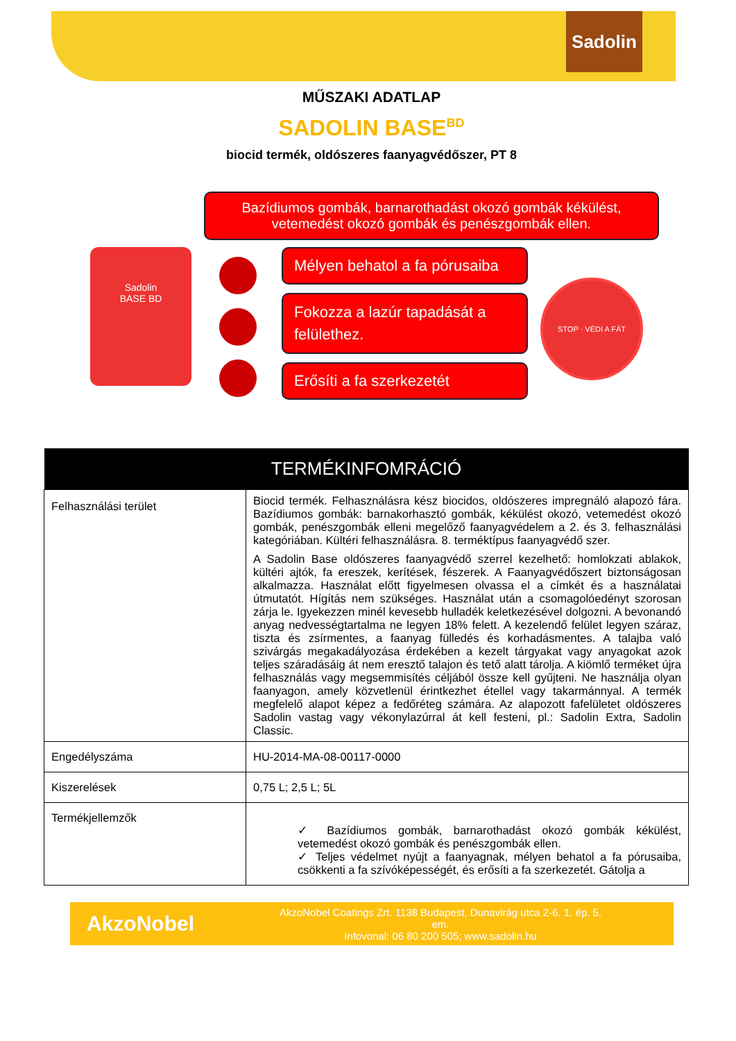Sadolin
MŰSZAKI ADATLAP
SADOLIN BASE<sup>BD</sup>
biocid termék, oldószeres faanyagvédőszer, PT 8
Bazídiumos gombák, barnarothadást okozó gombák kékülést, vetemedést okozó gombák és penészgombák ellen.
Sadolin
BASE BD
Mélyen behatol a fa pórusaiba
Fokozza a lazúr tapadását a felülethez.
Erősíti a fa szerkezetét
STOP · VÉDI A FÁT
| TERMÉKINFOMRÁCIÓ | |
| --- | --- |
| Felhasználási terület | Biocid termék. Felhasználásra kész biocidos, oldószeres impregnáló alapozó fára. Bazídiumos gombák: barnakorhasztó gombák, kékülést okozó, vetemedést okozó gombák, penészgombák elleni megelőző faanyagvédelem a 2. és 3. felhasználási kategóriában. Kültéri felhasználásra. 8. terméktípus faanyagvédő szer. A Sadolin Base oldószeres faanyagvédő szerrel kezelhető: homlokzati ablakok, kültéri ajtók, fa ereszek, kerítések, fészerek. A Faanyagvédőszert biztonságosan alkalmazza. Használat előtt figyelmesen olvassa el a címkét és a használatai útmutatót. Hígítás nem szükséges. Használat után a csomagolóedényt szorosan zárja le. Igyekezzen minél kevesebb hulladék keletkezésével dolgozni. A bevonandó anyag nedvességtartalma ne legyen 18% felett. A kezelendő felület legyen száraz, tiszta és zsírmentes, a faanyag fülledés és korhadásmentes. A talajba való szivárgás megakadályozása érdekében a kezelt tárgyakat vagy anyagokat azok teljes száradásáig át nem eresztő talajon és tető alatt tárolja. A kiömlő terméket újra felhasználás vagy megsemmisítés céljából össze kell gyűjteni. Ne használja olyan faanyagon, amely közvetlenül érintkezhet étellel vagy takarmánnyal. A termék megfelelő alapot képez a fedőréteg számára. Az alapozott fafelületet oldószeres Sadolin vastag vagy vékonylazúrral át kell festeni, pl.: Sadolin Extra, Sadolin Classic. |
| Engedélyszáma | HU-2014-MA-08-00117-0000 |
| Kiszerelések | 0,75 L; 2,5 L; 5L |
| Termékjellemzők | ✓ Bazídiumos gombák, barnarothadást okozó gombák kékülést, vetemedést okozó gombák és penészgombák ellen. ✓ Teljes védelmet nyújt a faanyagnak, mélyen behatol a fa pórusaiba, csökkenti a fa szívóképességét, és erősíti a fa szerkezetét. Gátolja a |
AkzoNobel
AkzoNobel Coatings Zrt. 1138 Budapest, Dunavirág utca 2-6. 1. ép. 5. em.
Infovonal: 06 80 200 505; www.sadolin.hu